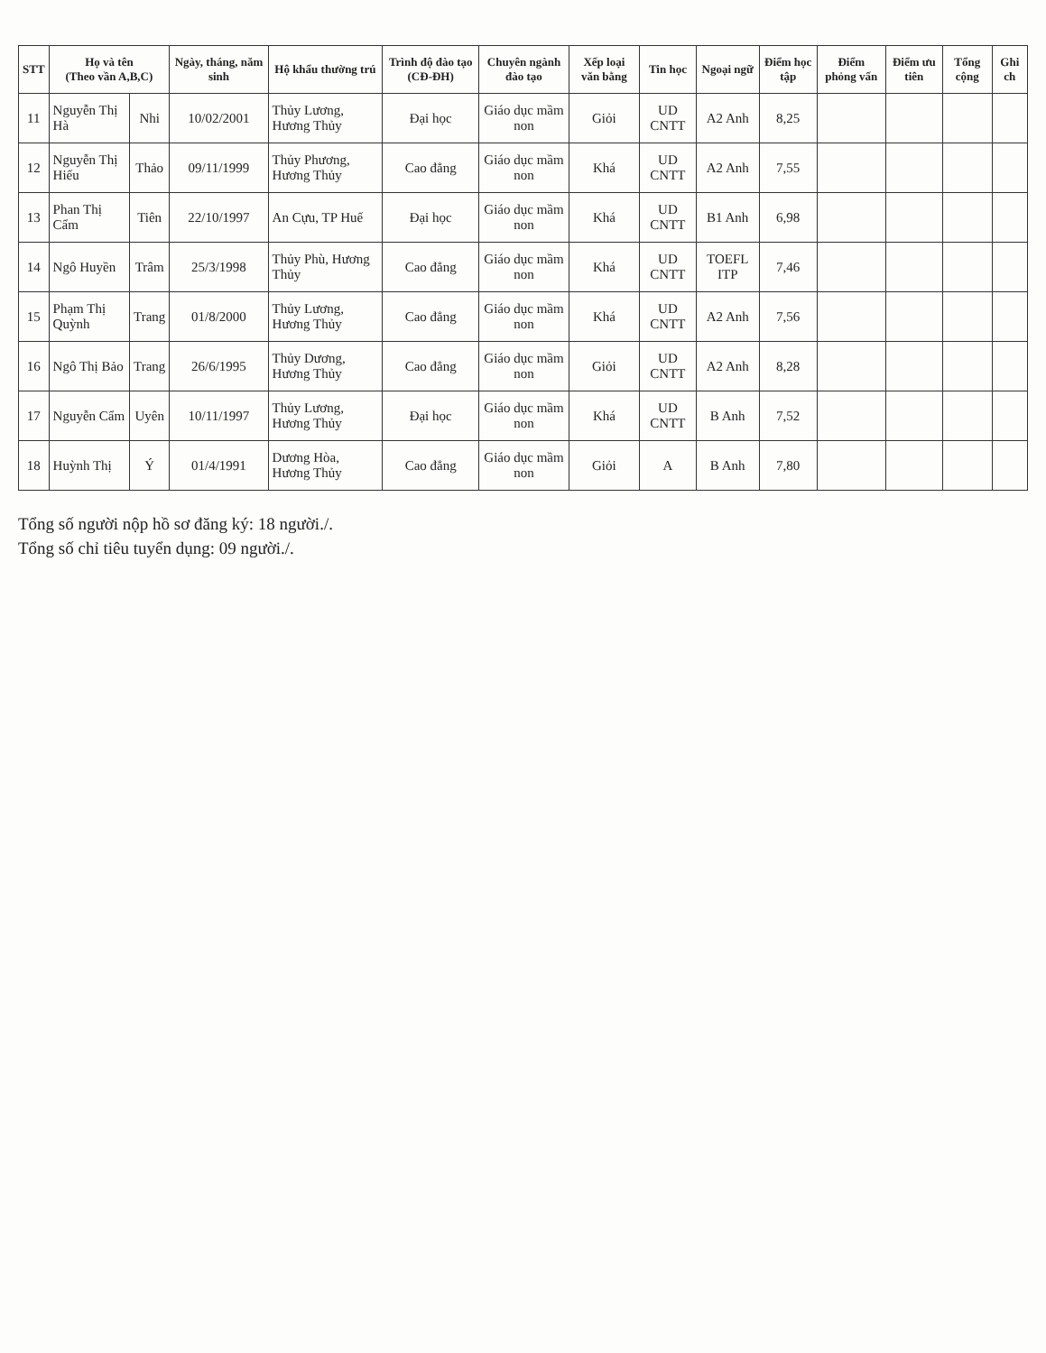| STT | Họ và tên (Theo vần A,B,C) | | Ngày, tháng, năm sinh | Hộ khẩu thường trú | Trình độ đào tạo (CĐ-ĐH) | Chuyên ngành đào tạo | Xếp loại văn bằng | Tin học | Ngoại ngữ | Điểm học tập | Điểm phỏng vấn | Điểm ưu tiên | Tổng cộng | Ghi ch |
| --- | --- | --- | --- | --- | --- | --- | --- | --- | --- | --- | --- | --- | --- | --- |
| 11 | Nguyễn Thị Hà | Nhi | 10/02/2001 | Thủy Lương, Hương Thủy | Đại học | Giáo dục mầm non | Giỏi | UD CNTT | A2 Anh | 8,25 | | | | |
| 12 | Nguyễn Thị Hiếu | Thảo | 09/11/1999 | Thủy Phương, Hương Thủy | Cao đẳng | Giáo dục mầm non | Khá | UD CNTT | A2 Anh | 7,55 | | | | |
| 13 | Phan Thị Cẩm | Tiên | 22/10/1997 | An Cựu, TP Huế | Đại học | Giáo dục mầm non | Khá | UD CNTT | B1 Anh | 6,98 | | | | |
| 14 | Ngô Huyền | Trâm | 25/3/1998 | Thủy Phù, Hương Thủy | Cao đẳng | Giáo dục mầm non | Khá | UD CNTT | TOEFL ITP | 7,46 | | | | |
| 15 | Phạm Thị Quỳnh | Trang | 01/8/2000 | Thủy Lương, Hương Thủy | Cao đẳng | Giáo dục mầm non | Khá | UD CNTT | A2 Anh | 7,56 | | | | |
| 16 | Ngô Thị Bảo | Trang | 26/6/1995 | Thủy Dương, Hương Thủy | Cao đẳng | Giáo dục mầm non | Giỏi | UD CNTT | A2 Anh | 8,28 | | | | |
| 17 | Nguyễn Cẩm | Uyên | 10/11/1997 | Thủy Lương, Hương Thủy | Đại học | Giáo dục mầm non | Khá | UD CNTT | B Anh | 7,52 | | | | |
| 18 | Huỳnh Thị | Ý | 01/4/1991 | Dương Hòa, Hương Thủy | Cao đẳng | Giáo dục mầm non | Giỏi | A | B Anh | 7,80 | | | | |
Tổng số người nộp hồ sơ đăng ký: 18 người./.
Tổng số chỉ tiêu tuyển dụng: 09 người./.